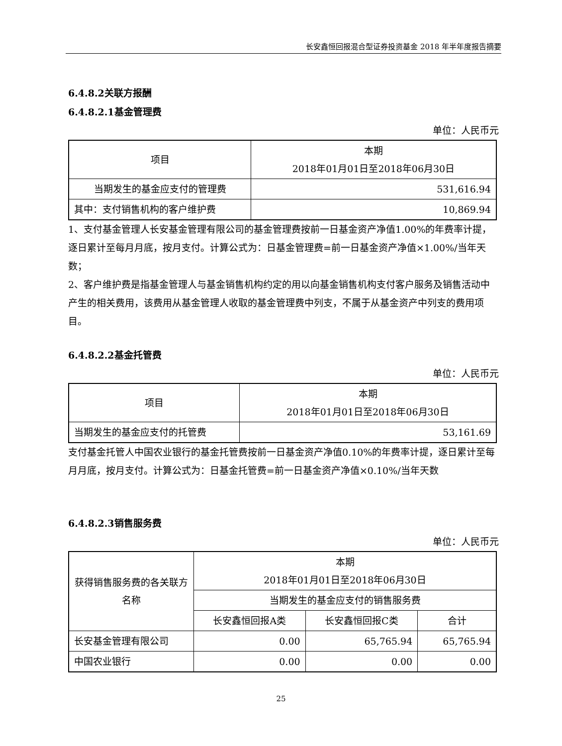长安鑫恒回报混合型证券投资基金 2018 年半年度报告摘要
6.4.8.2关联方报酬
6.4.8.2.1基金管理费
单位：人民币元
| 项目 | 本期 2018年01月01日至2018年06月30日 |
| 当期发生的基金应支付的管理费 | 531,616.94 |
| 其中：支付销售机构的客户维护费 | 10,869.94 |
1、支付基金管理人长安基金管理有限公司的基金管理费按前一日基金资产净值1.00%的年费率计提，逐日累计至每月月底，按月支付。计算公式为：日基金管理费=前一日基金资产净值×1.00%/当年天数；
2、客户维护费是指基金管理人与基金销售机构约定的用以向基金销售机构支付客户服务及销售活动中产生的相关费用，该费用从基金管理人收取的基金管理费中列支，不属于从基金资产中列支的费用项目。
6.4.8.2.2基金托管费
单位：人民币元
| 项目 | 本期 2018年01月01日至2018年06月30日 |
| 当期发生的基金应支付的托管费 | 53,161.69 |
支付基金托管人中国农业银行的基金托管费按前一日基金资产净值0.10%的年费率计提，逐日累计至每月月底，按月支付。计算公式为：日基金托管费=前一日基金资产净值×0.10%/当年天数
6.4.8.2.3销售服务费
单位：人民币元
| 获得销售服务费的各关联方名称 | 本期 2018年01月01日至2018年06月30日 | | |
| | 当期发生的基金应支付的销售服务费 | | |
| | 长安鑫恒回报A类 | 长安鑫恒回报C类 | 合计 |
| 长安基金管理有限公司 | 0.00 | 65,765.94 | 65,765.94 |
| 中国农业银行 | 0.00 | 0.00 | 0.00 |
25